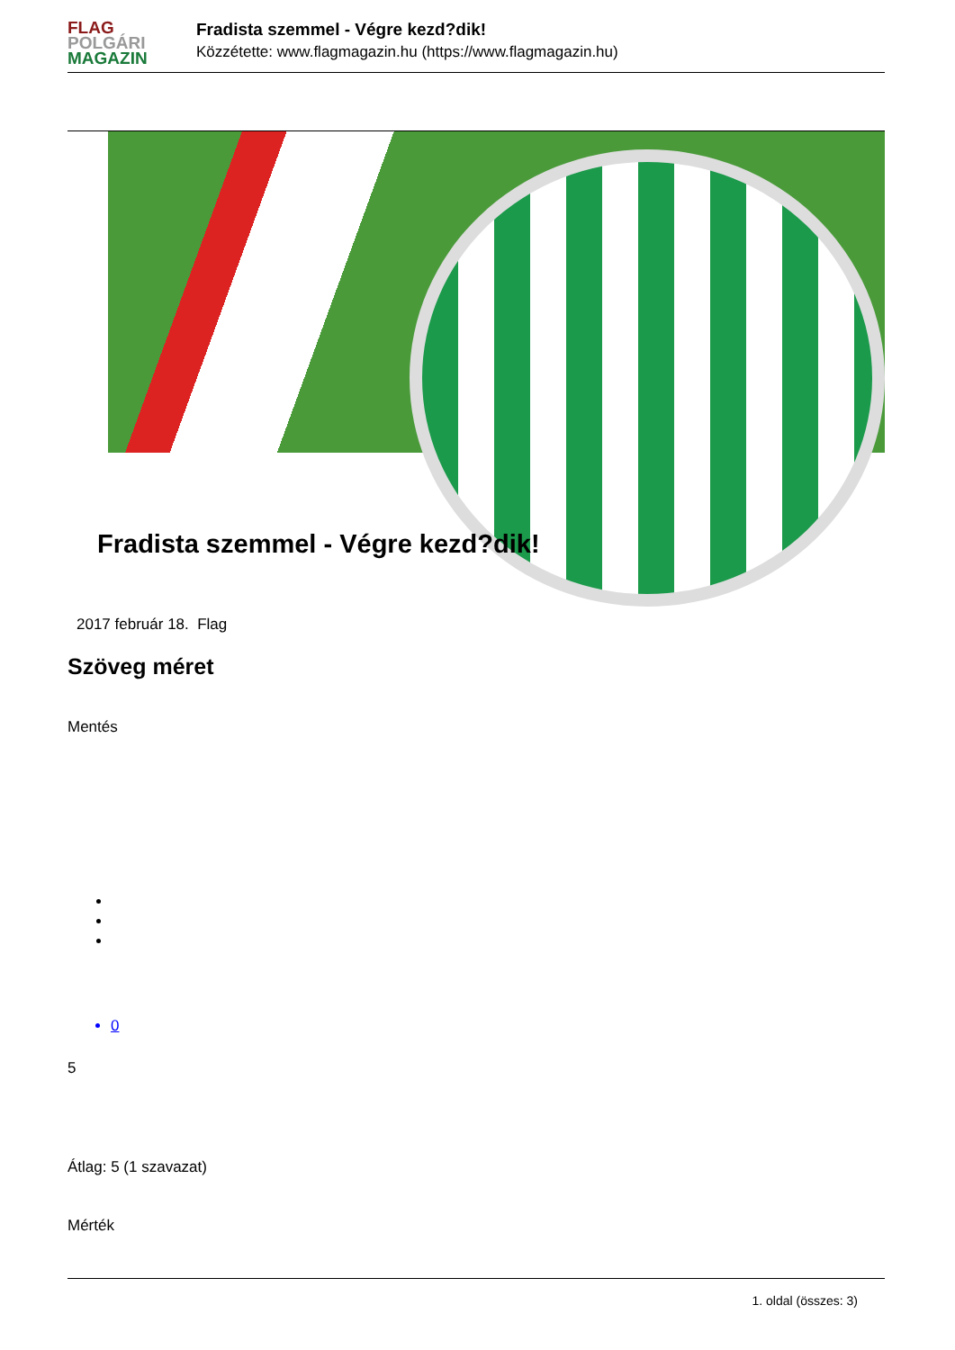FLAG
POLGÁRI
MAGAZIN
Fradista szemmel - Végre kezd?dik!
Közzétette: www.flagmagazin.hu (https://www.flagmagazin.hu)
Fradista szemmel - Végre kezd?dik!
2017 február 18. Flag
Szöveg méret
Mentés
0
5
Átlag: 5 (1 szavazat)
Mérték
1. oldal (összes: 3)